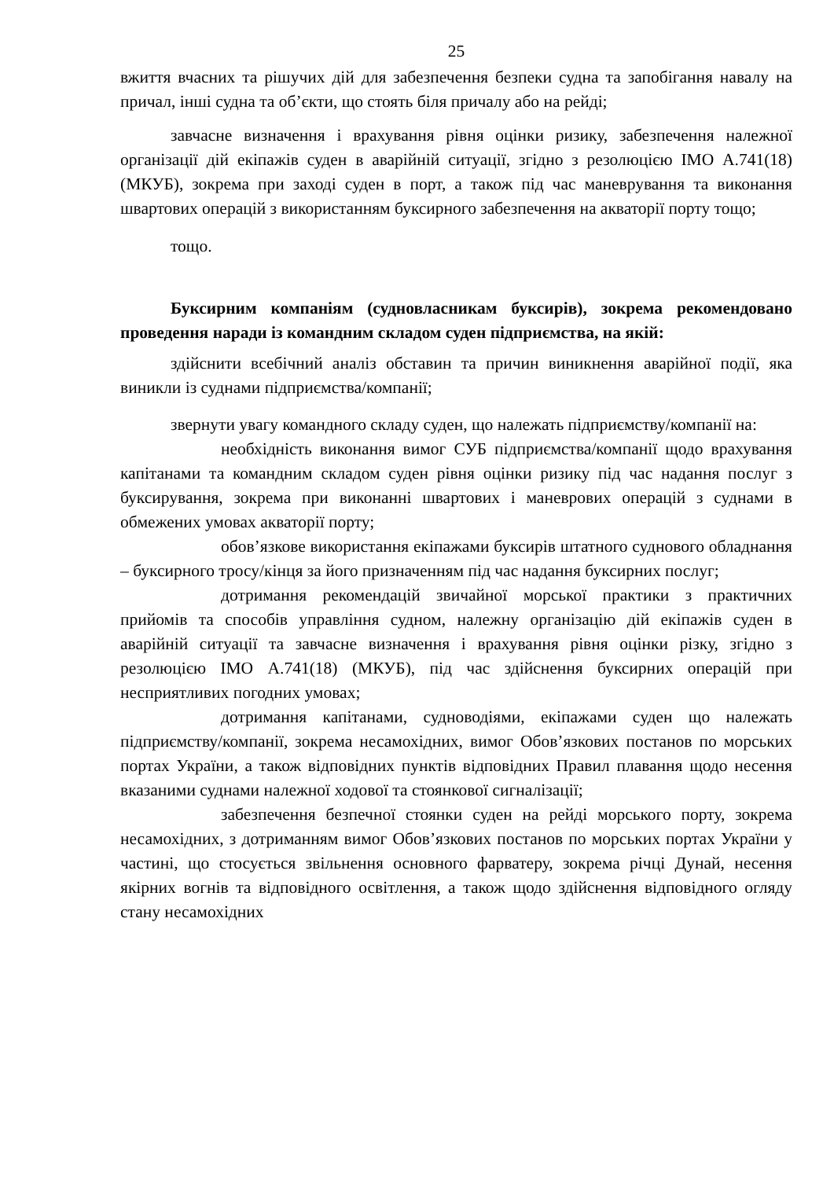25
вжиття вчасних та рішучих дій для забезпечення безпеки судна та запобігання навалу на причал, інші судна та об’єкти, що стоять біля причалу або на рейді;
завчасне визначення і врахування рівня оцінки ризику, забезпечення належної організації дій екіпажів суден в аварійній ситуації, згідно з резолюцією ІМО А.741(18) (МКУБ), зокрема при заході суден в порт, а також під час маневрування та виконання швартових операцій з використанням буксирного забезпечення на акваторії порту тощо;
тощо.
Буксирним компаніям (судновласникам буксирів), зокрема рекомендовано проведення наради із командним складом суден підприємства, на якій:
здійснити всебічний аналіз обставин та причин виникнення аварійної події, яка виникли із суднами підприємства/компанії;
звернути увагу командного складу суден, що належать підприємству/компанії на:
необхідність виконання вимог СУБ підприємства/компанії щодо врахування капітанами та командним складом суден рівня оцінки ризику під час надання послуг з буксирування, зокрема при виконанні швартових і маневрових операцій з суднами в обмежених умовах акваторії порту;
обов’язкове використання екіпажами буксирів штатного суднового обладнання – буксирного тросу/кінця за його призначенням під час надання буксирних послуг;
дотримання рекомендацій звичайної морської практики з практичних прийомів та способів управління судном, належну організацію дій екіпажів суден в аварійній ситуації та завчасне визначення і врахування рівня оцінки різку, згідно з резолюцією ІМО А.741(18) (МКУБ), під час здійснення буксирних операцій при несприятливих погодних умовах;
дотримання капітанами, судноводіями, екіпажами суден що належать підприємству/компанії, зокрема несамохідних, вимог Обов’язкових постанов по морських портах України, а також відповідних пунктів відповідних Правил плавання щодо несення вказаними суднами належної ходової та стоянкової сигналізації;
забезпечення безпечної стоянки суден на рейді морського порту, зокрема несамохідних, з дотриманням вимог Обов’язкових постанов по морських портах України у частині, що стосується звільнення основного фарватеру, зокрема річці Дунай, несення якірних вогнів та відповідного освітлення, а також щодо здійснення відповідного огляду стану несамохідних